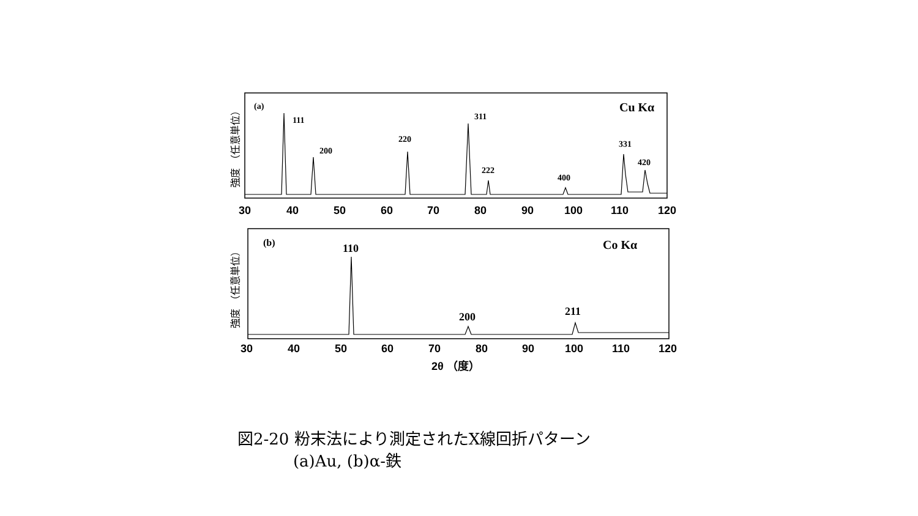(a)
Cu Kα
111
200
220
311
222
400
331
420
(b)
Co Kα
110
200
211
30
40
50
60
70
80
90
100
110
120
30
40
50
60
70
80
90
100
110
120
2θ （度）
強度 （任意単位）
強度 （任意単位）
図2-20 粉末法により測定されたX線回折パターン
(a)Au, (b)α-鉄